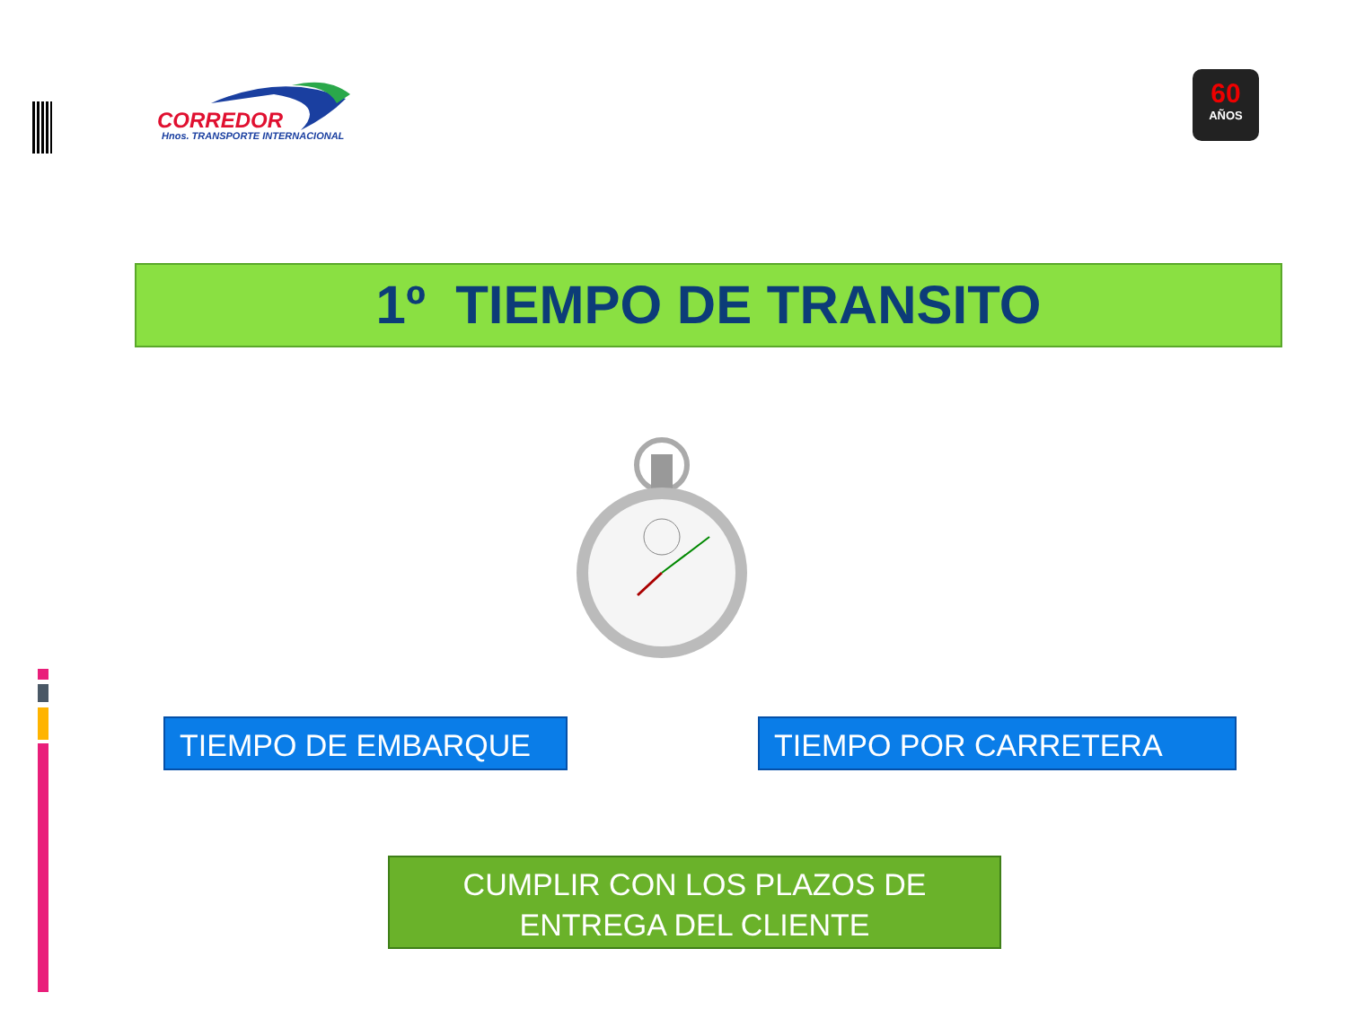CORREDOR
Hnos. TRANSPORTE INTERNACIONAL
60
AÑOS
1º TIEMPO DE TRANSITO
TIEMPO DE EMBARQUE TIEMPO POR CARRETERA
CUMPLIR CON LOS PLAZOS DE
ENTREGA DEL CLIENTE